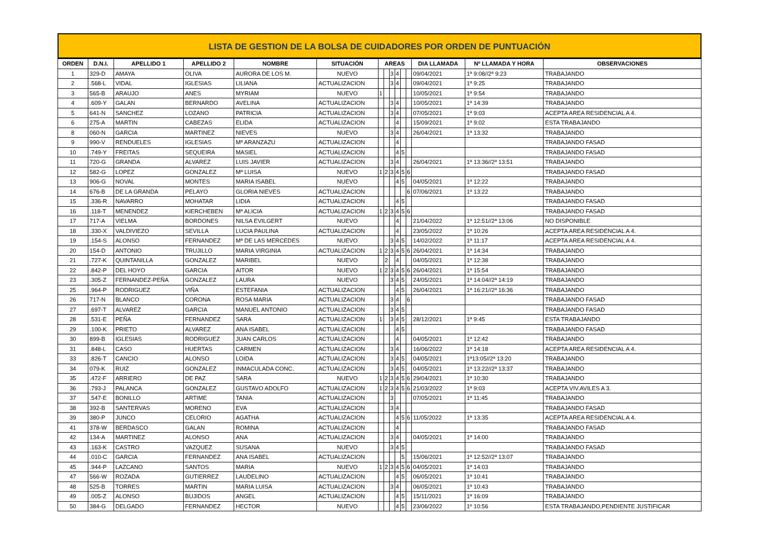LISTA DE GESTION DE LA BOLSA DE CUIDADORES POR ORDEN DE PUNTUACIÓN
| ORDEN | D.N.I. | APELLIDO 1 | APELLIDO 2 | NOMBRE | SITUACIÓN | AREAS | | | | | | DIA LLAMADA | Nº LLAMADA Y HORA | OBSERVACIONES |
| --- | --- | --- | --- | --- | --- | --- | --- | --- | --- | --- | --- | --- | --- | --- |
| 1 | 329-D | AMAYA | OLIVA | AURORA DE LOS M. | NUEVO | | | 3 | 4 | | | 09/04/2021 | 1ª 9:08//2ª 9:23 | TRABAJANDO |
| 2 | .568-L | VIDAL | IGLESIAS | LILIANA | ACTUALIZACION | | | 3 | 4 | | | 09/04/2021 | 1ª 9:25 | TRABAJANDO |
| 3 | 565-B | ARAUJO | ANES | MYRIAM | NUEVO | 1 | | | | | | 10/05/2021 | 1ª 9:54 | TRABAJANDO |
| 4 | .609-Y | GALAN | BERNARDO | AVELINA | ACTUALIZACION | | | 3 | 4 | | | 10/05/2021 | 1ª 14:39 | TRABAJANDO |
| 5 | 641-N | SANCHEZ | LOZANO | PATRICIA | ACTUALIZACION | | | 3 | 4 | | | 07/05/2021 | 1ª 9:03 | ACEPTA AREA RESIDENCIAL A 4. |
| 6 | 275-A | MARTIN | CABEZAS | ELIDA | ACTUALIZACION | | | | 4 | | | 15/09/2021 | 1ª 9:02 | ESTA TRABAJANDO |
| 8 | 060-N | GARCIA | MARTINEZ | NIEVES | NUEVO | | | 3 | 4 | | | 26/04/2021 | 1ª 13:32 | TRABAJANDO |
| 9 | 990-V | RENDUELES | IGLESIAS | Mª ARANZAZU | ACTUALIZACION | | | | 4 | | | | | TRABAJANDO FASAD |
| 10 | .749-Y | FREITAS | SEQUEIRA | MASIEL | ACTUALIZACION | | | | 4 | 5 | | | | TRABAJANDO FASAD |
| 11 | 720-G | GRANDA | ALVAREZ | LUIS JAVIER | ACTUALIZACION | | | 3 | 4 | | | 26/04/2021 | 1ª 13:36//2ª 13:51 | TRABAJANDO |
| 12 | 582-G | LOPEZ | GONZALEZ | Mª LUISA | NUEVO | 1 | 2 | 3 | 4 | 5 | 6 | | | TRABAJANDO FASAD |
| 13 | 906-G | NOVAL | MONTES | MARIA ISABEL | NUEVO | | | | 4 | 5 | | 04/05/2021 | 1ª 12:22 | TRABAJANDO |
| 14 | 676-B | DE LA GRANDA | PELAYO | GLORIA NIEVES | ACTUALIZACION | | | | | | 6 | 07/06/2021 | 1ª 13:22 | TRABAJANDO |
| 15 | .336-R | NAVARRO | MOHATAR | LIDIA | ACTUALIZACION | | | | 4 | 5 | | | | TRABAJANDO FASAD |
| 16 | .118-T | MENENDEZ | KIERCHEBEN | Mª ALICIA | ACTUALIZACION | 1 | 2 | 3 | 4 | 5 | 6 | | | TRABAJANDO FASAD |
| 17 | 717-A | VIELMA | BORDONES | NILSA EVILGERT | NUEVO | | | | 4 | | | 21/04/2022 | 1ª 12:51//2ª 13:06 | NO DISPONIBLE |
| 18 | .330-X | VALDIVIEZO | SEVILLA | LUCIA PAULINA | ACTUALIZACION | | | | 4 | | | 23/05/2022 | 1ª 10:26 | ACEPTA AREA RESIDENCIAL A 4. |
| 19 | .154-S | ALONSO | FERNANDEZ | Mª DE LAS MERCEDES | NUEVO | | | 3 | 4 | 5 | | 14/02/2022 | 1ª 11:17 | ACEPTA AREA RESIDENCIAL A 4. |
| 20 | 154-D | ANTONIO | TRUJILLO | MARIA VIRGINIA | ACTUALIZACION | 1 | 2 | 3 | 4 | 5 | 6 | 26/04/2021 | 1ª 14:34 | TRABAJANDO |
| 21 | .727-K | QUINTANILLA | GONZALEZ | MARIBEL | NUEVO | | 2 | | 4 | | | 04/05/2021 | 1ª 12:38 | TRABAJANDO |
| 22 | .842-P | DEL HOYO | GARCIA | AITOR | NUEVO | 1 | 2 | 3 | 4 | 5 | 6 | 26/04/2021 | 1ª 15:54 | TRABAJANDO |
| 23 | .305-Z | FERNANDEZ-PEÑA | GONZALEZ | LAURA | NUEVO | | | 3 | 4 | 5 | | 24/05/2021 | 1ª 14:04//2ª 14:19 | TRABAJANDO |
| 25 | .964-P | RODRIGUEZ | VIÑA | ESTEFANIA | ACTUALIZACION | | | | 4 | 5 | | 26/04/2021 | 1ª 16:21//2ª 16:36 | TRABAJANDO |
| 26 | 717-N | BLANCO | CORONA | ROSA MARIA | ACTUALIZACION | | | 3 | 4 | | 6 | | | TRABAJANDO FASAD |
| 27 | .697-T | ALVAREZ | GARCIA | MANUEL ANTONIO | ACTUALIZACION | | | 3 | 4 | 5 | | | | TRABAJANDO FASAD |
| 28 | .531-E | PEÑA | FERNANDEZ | SARA | ACTUALIZACION | 1 | | 3 | 4 | 5 | | 28/12/2021 | 1ª 9:45 | ESTA TRABAJANDO |
| 29 | .100-K | PRIETO | ALVAREZ | ANA ISABEL | ACTUALIZACION | | | | 4 | 5 | | | | TRABAJANDO FASAD |
| 30 | 899-B | IGLESIAS | RODRIGUEZ | JUAN CARLOS | ACTUALIZACION | | | | 4 | | | 04/05/2021 | 1ª 12:42 | TRABAJANDO |
| 31 | .848-L | CASO | HUERTAS | CARMEN | ACTUALIZACION | | | 3 | 4 | | | 16/06/2022 | 1ª 14:18 | ACEPTA AREA RESIDENCIAL A 4. |
| 33 | .826-T | CANCIO | ALONSO | LOIDA | ACTUALIZACION | | | 3 | 4 | 5 | | 04/05/2021 | 1ª13:05//2ª 13:20 | TRABAJANDO |
| 34 | 079-K | RUIZ | GONZALEZ | INMACULADA CONC. | ACTUALIZACION | | | 3 | 4 | 5 | | 04/05/2021 | 1ª 13:22//2ª 13:37 | TRABAJANDO |
| 35 | .472-F | ARRIERO | DE PAZ | SARA | NUEVO | 1 | 2 | 3 | 4 | 5 | 6 | 29/04/2021 | 1ª 10:30 | TRABAJANDO |
| 36 | .793-J | PALANCA | GONZALEZ | GUSTAVO ADOLFO | ACTUALIZACION | 1 | 2 | 3 | 4 | 5 | 6 | 21/03/2022 | 1ª 9:03 | ACEPTA VIV.AVILES A 3. |
| 37 | .547-E | BONILLO | ARTIME | TANIA | ACTUALIZACION | | | 3 | | | | 07/05/2021 | 1ª 11:45 | TRABAJANDO |
| 38 | 392-B | SANTERVAS | MORENO | EVA | ACTUALIZACION | | | 3 | 4 | | | | | TRABAJANDO FASAD |
| 39 | 380-P | JUNCO | CELORIO | AGATHA | ACTUALIZACION | | | | 4 | 5 | 6 | 11/05/2022 | 1ª 13:35 | ACEPTA AREA RESIDENCIAL A 4. |
| 41 | 378-W | BERDASCO | GALAN | ROMINA | ACTUALIZACION | | | | 4 | | | | | TRABAJANDO FASAD |
| 42 | 134-A | MARTINEZ | ALONSO | ANA | ACTUALIZACION | | | 3 | 4 | | | 04/05/2021 | 1ª 14:00 | TRABAJANDO |
| 43 | .163-K | CASTRO | VAZQUEZ | SUSANA | NUEVO | | | 3 | 4 | 5 | | | | TRABAJANDO FASAD |
| 44 | .010-C | GARCIA | FERNANDEZ | ANA ISABEL | ACTUALIZACION | | | | | 5 | | 15/06/2021 | 1ª 12:52//2ª 13:07 | TRABAJANDO |
| 45 | .944-P | LAZCANO | SANTOS | MARIA | NUEVO | 1 | 2 | 3 | 4 | 5 | 6 | 04/05/2021 | 1ª 14:03 | TRABAJANDO |
| 47 | 566-W | ROZADA | GUTIERREZ | LAUDELINO | ACTUALIZACION | | | | 4 | 5 | | 06/05/2021 | 1ª 10:41 | TRABAJANDO |
| 48 | 525-B | TORRES | MARTIN | MARIA LUISA | ACTUALIZACION | | | 3 | 4 | | | 06/05/2021 | 1ª 10:43 | TRABAJANDO |
| 49 | .005-Z | ALONSO | BUJIDOS | ANGEL | ACTUALIZACION | | | | 4 | 5 | | 15/11/2021 | 1ª 16:09 | TRABAJANDO |
| 50 | 384-G | DELGADO | FERNANDEZ | HECTOR | NUEVO | | | | 4 | 5 | | 23/06/2022 | 1º 10:56 | ESTA TRABAJANDO,PENDIENTE JUSTIFICAR |